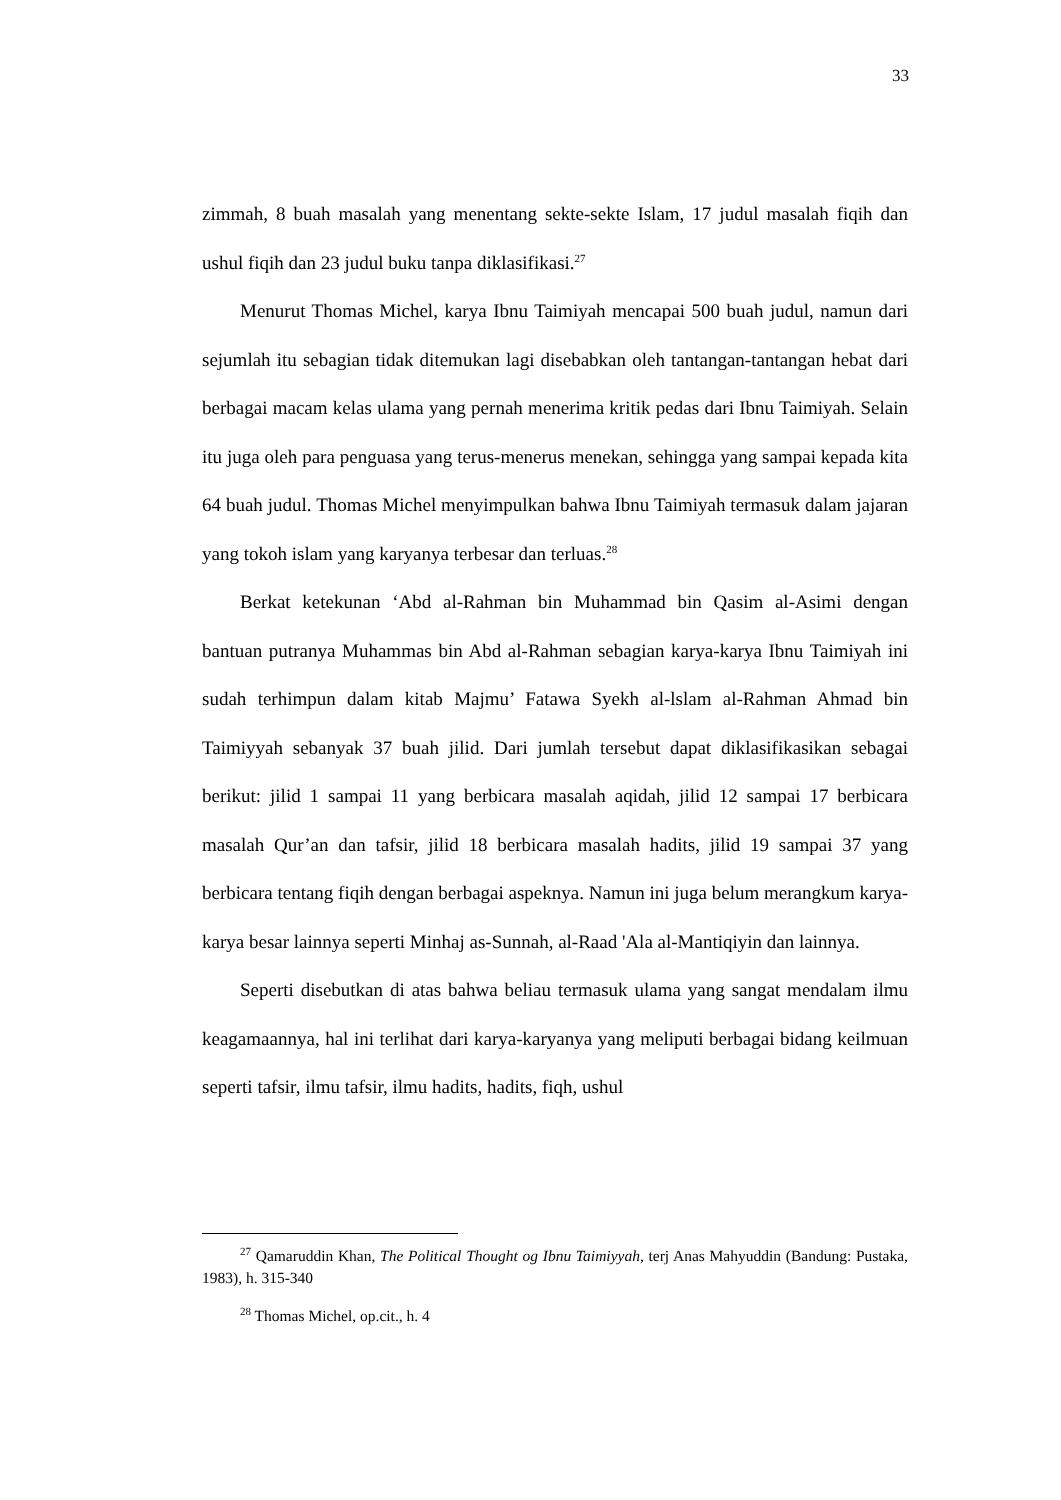33
zimmah, 8 buah masalah yang menentang sekte-sekte Islam, 17 judul masalah fiqih dan ushul fiqih dan 23 judul buku tanpa diklasifikasi.<sup>27</sup>
Menurut Thomas Michel, karya Ibnu Taimiyah mencapai 500 buah judul, namun dari sejumlah itu sebagian tidak ditemukan lagi disebabkan oleh tantangan-tantangan hebat dari berbagai macam kelas ulama yang pernah menerima kritik pedas dari Ibnu Taimiyah. Selain itu juga oleh para penguasa yang terus-menerus menekan, sehingga yang sampai kepada kita 64 buah judul. Thomas Michel menyimpulkan bahwa Ibnu Taimiyah termasuk dalam jajaran yang tokoh islam yang karyanya terbesar dan terluas.<sup>28</sup>
Berkat ketekunan ‘Abd al-Rahman bin Muhammad bin Qasim al-Asimi dengan bantuan putranya Muhammas bin Abd al-Rahman sebagian karya-karya Ibnu Taimiyah ini sudah terhimpun dalam kitab Majmu’ Fatawa Syekh al-lslam al-Rahman Ahmad bin Taimiyyah sebanyak 37 buah jilid. Dari jumlah tersebut dapat diklasifikasikan sebagai berikut: jilid 1 sampai 11 yang berbicara masalah aqidah, jilid 12 sampai 17 berbicara masalah Qur’an dan tafsir, jilid 18 berbicara masalah hadits, jilid 19 sampai 37 yang berbicara tentang fiqih dengan berbagai aspeknya. Namun ini juga belum merangkum karya-karya besar lainnya seperti Minhaj as-Sunnah, al-Raad 'Ala al-Mantiqiyin dan lainnya.
Seperti disebutkan di atas bahwa beliau termasuk ulama yang sangat mendalam ilmu keagamaannya, hal ini terlihat dari karya-karyanya yang meliputi berbagai bidang keilmuan seperti tafsir, ilmu tafsir, ilmu hadits, hadits, fiqh, ushul
<sup>27</sup> Qamaruddin Khan, The Political Thought og Ibnu Taimiyyah, terj Anas Mahyuddin (Bandung: Pustaka, 1983), h. 315-340
<sup>28</sup> Thomas Michel, op.cit., h. 4